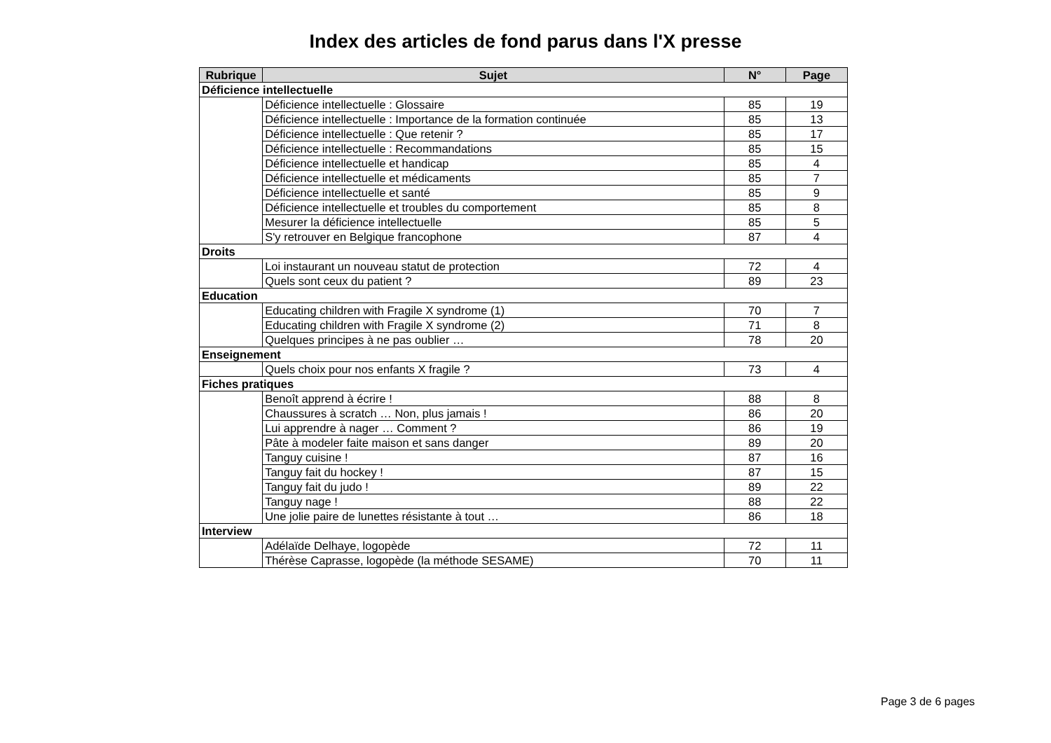Index des articles de fond parus dans l'X presse
| Rubrique | Sujet | N° | Page |
| --- | --- | --- | --- |
| Déficience intellectuelle | | | |
| | Déficience intellectuelle : Glossaire | 85 | 19 |
| | Déficience intellectuelle : Importance de la formation continuée | 85 | 13 |
| | Déficience intellectuelle : Que retenir ? | 85 | 17 |
| | Déficience intellectuelle : Recommandations | 85 | 15 |
| | Déficience intellectuelle et handicap | 85 | 4 |
| | Déficience intellectuelle et médicaments | 85 | 7 |
| | Déficience intellectuelle et santé | 85 | 9 |
| | Déficience intellectuelle et troubles du comportement | 85 | 8 |
| | Mesurer la déficience intellectuelle | 85 | 5 |
| | S'y retrouver en Belgique francophone | 87 | 4 |
| Droits | | | |
| | Loi instaurant un nouveau statut de protection | 72 | 4 |
| | Quels sont ceux du patient ? | 89 | 23 |
| Education | | | |
| | Educating children with Fragile X syndrome (1) | 70 | 7 |
| | Educating children with Fragile X syndrome (2) | 71 | 8 |
| | Quelques principes à ne pas oublier … | 78 | 20 |
| Enseignement | | | |
| | Quels choix pour nos enfants X fragile ? | 73 | 4 |
| Fiches pratiques | | | |
| | Benoît apprend à écrire ! | 88 | 8 |
| | Chaussures à scratch … Non, plus jamais ! | 86 | 20 |
| | Lui apprendre à nager … Comment ? | 86 | 19 |
| | Pâte à modeler faite maison et sans danger | 89 | 20 |
| | Tanguy cuisine ! | 87 | 16 |
| | Tanguy fait du hockey ! | 87 | 15 |
| | Tanguy fait du judo ! | 89 | 22 |
| | Tanguy nage ! | 88 | 22 |
| | Une jolie paire de lunettes résistante à tout … | 86 | 18 |
| Interview | | | |
| | Adélaïde Delhaye, logopède | 72 | 11 |
| | Thérèse Caprasse, logopède (la méthode SESAME) | 70 | 11 |
Page 3 de 6 pages